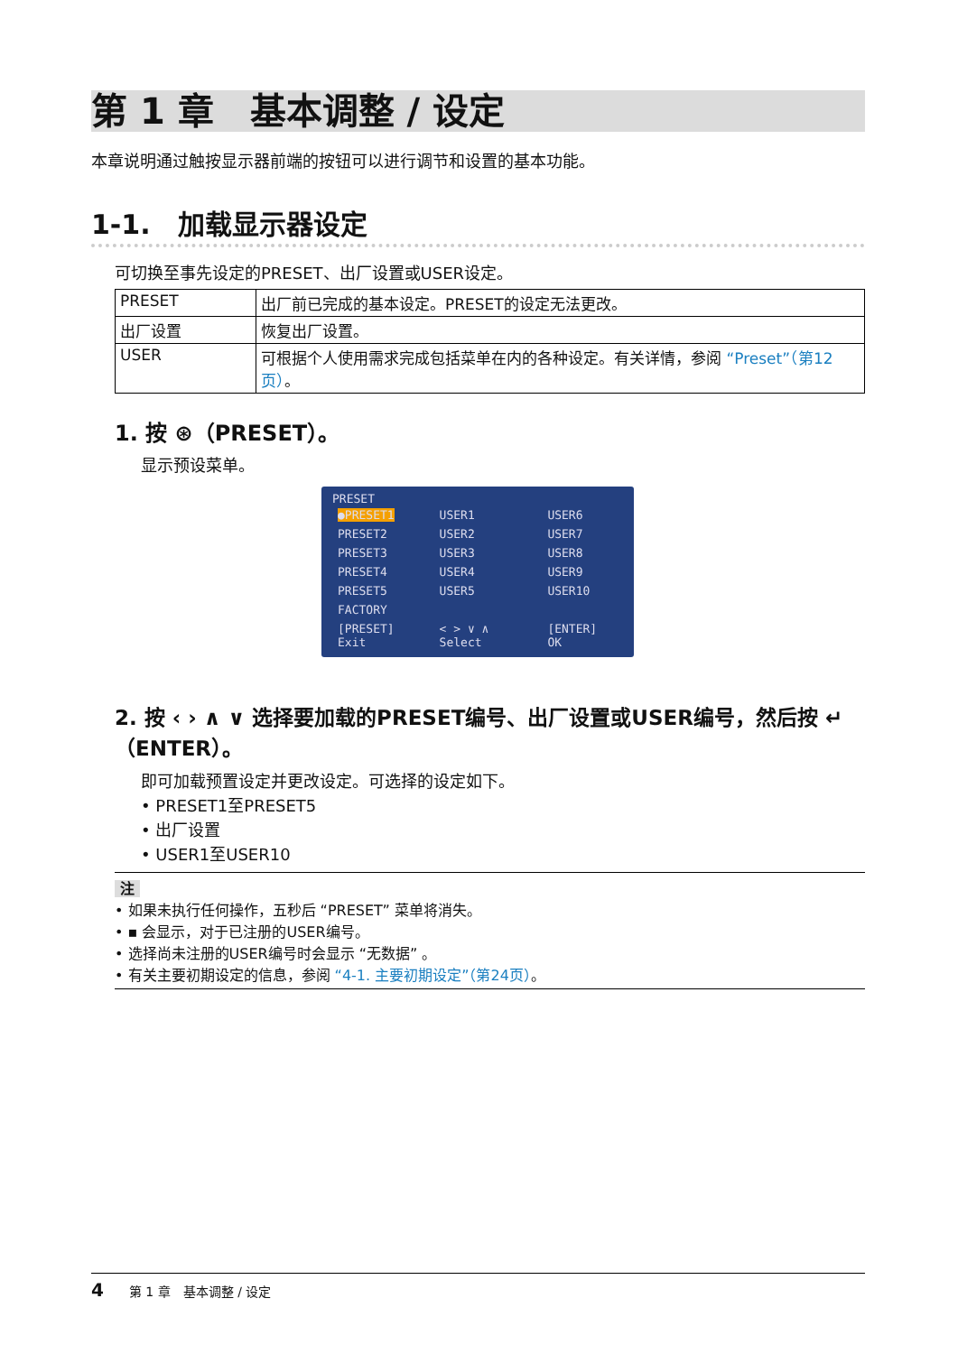第 1 章　基本调整 / 设定
本章说明通过触按显示器前端的按钮可以进行调节和设置的基本功能。
1-1.　加载显示器设定
可切换至事先设定的PRESET、出厂设置或USER设定。
| PRESET | 出厂前已完成的基本设定。PRESET的设定无法更改。 |
| 出厂设置 | 恢复出厂设置。 |
| USER | 可根据个人使用需求完成包括菜单在内的各种设定。有关详情，参阅 “Preset”（第12页） 。 |
1. 按 ⊛（PRESET）。
显示预设菜单。
PRESET
| ●PRESET1 | USER1 | USER6 |
| PRESET2 | USER2 | USER7 |
| PRESET3 | USER3 | USER8 |
| PRESET4 | USER4 | USER9 |
| PRESET5 | USER5 | USER10 |
| FACTORY | | |
| [PRESET] Exit | < > ∨ ∧ Select | [ENTER] OK |
2. 按 ‹ › ∧ ∨ 选择要加载的PRESET编号、出厂设置或USER编号，然后按 ↵（ENTER）。
即可加载预置设定并更改设定。可选择的设定如下。
• PRESET1至PRESET5
• 出厂设置
• USER1至USER10
注
• 如果未执行任何操作，五秒后 “PRESET” 菜单将消失。
• ▪ 会显示，对于已注册的USER编号。
• 选择尚未注册的USER编号时会显示 “无数据” 。
• 有关主要初期设定的信息，参阅 “4-1. 主要初期设定”（第24页）。
4　　第 1 章　基本调整 / 设定